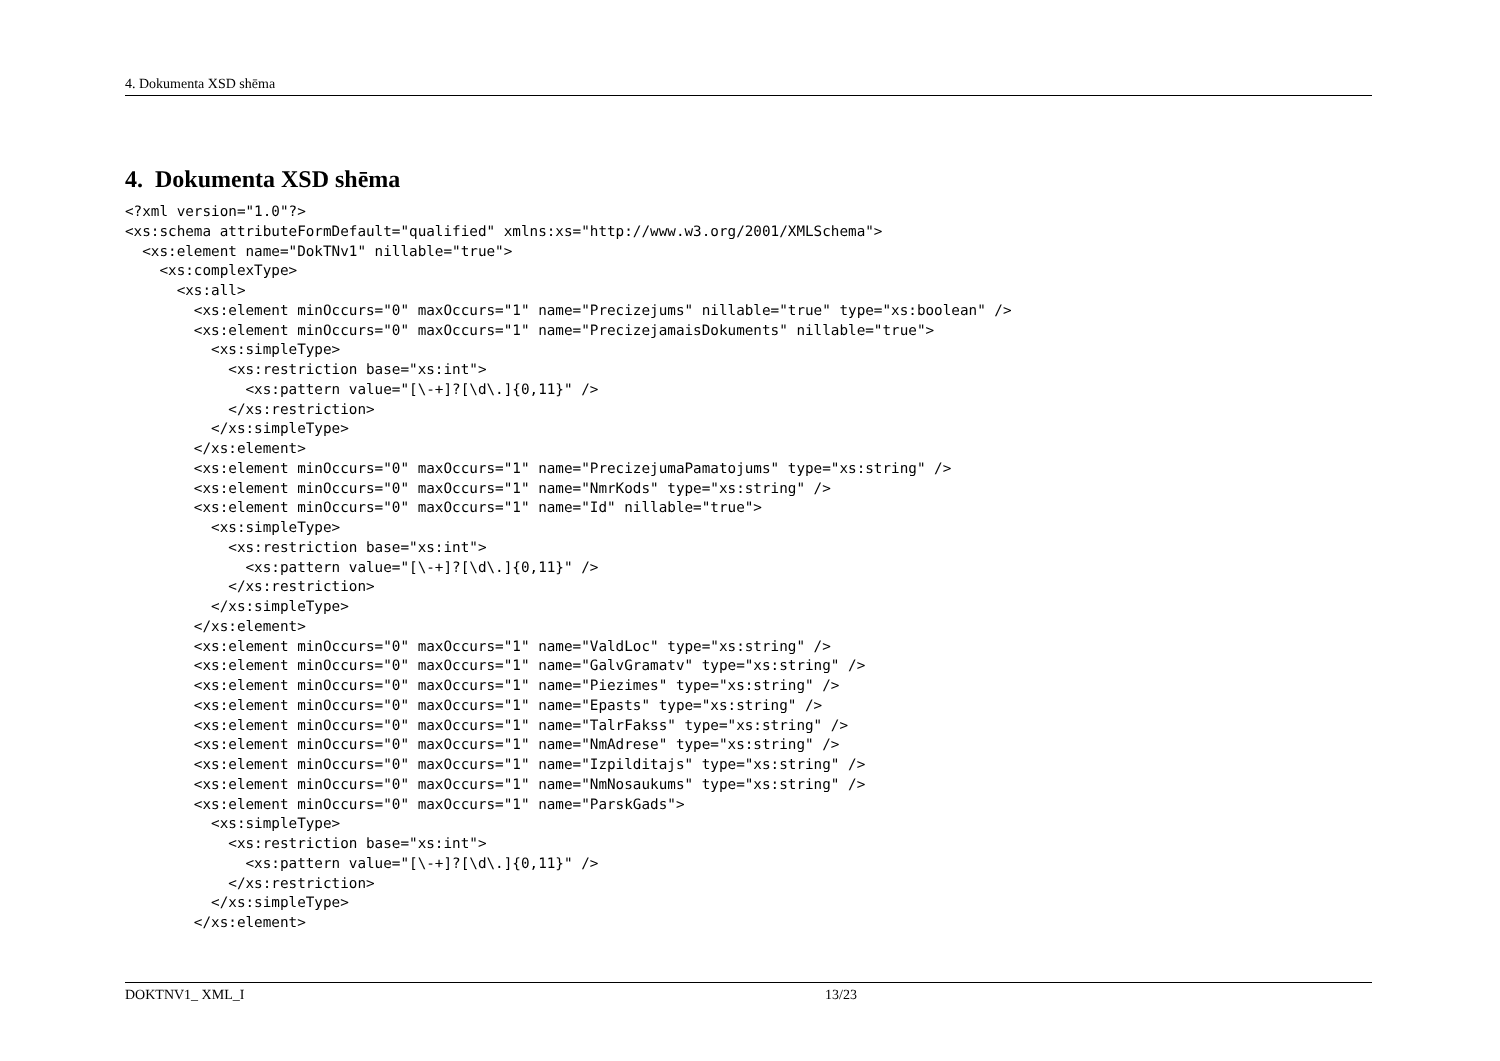4. Dokumenta XSD shēma
4. Dokumenta XSD shēma
<?xml version="1.0"?>
<xs:schema attributeFormDefault="qualified" xmlns:xs="http://www.w3.org/2001/XMLSchema">
  <xs:element name="DokTNv1" nillable="true">
    <xs:complexType>
      <xs:all>
        <xs:element minOccurs="0" maxOccurs="1" name="Precizejums" nillable="true" type="xs:boolean" />
        <xs:element minOccurs="0" maxOccurs="1" name="PrecizejamaisDokuments" nillable="true">
          <xs:simpleType>
            <xs:restriction base="xs:int">
              <xs:pattern value="[\-+]?[\d\.]{0,11}" />
            </xs:restriction>
          </xs:simpleType>
        </xs:element>
        <xs:element minOccurs="0" maxOccurs="1" name="PrecizejumaPamatojums" type="xs:string" />
        <xs:element minOccurs="0" maxOccurs="1" name="NmrKods" type="xs:string" />
        <xs:element minOccurs="0" maxOccurs="1" name="Id" nillable="true">
          <xs:simpleType>
            <xs:restriction base="xs:int">
              <xs:pattern value="[\-+]?[\d\.]{0,11}" />
            </xs:restriction>
          </xs:simpleType>
        </xs:element>
        <xs:element minOccurs="0" maxOccurs="1" name="ValdLoc" type="xs:string" />
        <xs:element minOccurs="0" maxOccurs="1" name="GalvGramatv" type="xs:string" />
        <xs:element minOccurs="0" maxOccurs="1" name="Piezimes" type="xs:string" />
        <xs:element minOccurs="0" maxOccurs="1" name="Epasts" type="xs:string" />
        <xs:element minOccurs="0" maxOccurs="1" name="TalrFakss" type="xs:string" />
        <xs:element minOccurs="0" maxOccurs="1" name="NmAdrese" type="xs:string" />
        <xs:element minOccurs="0" maxOccurs="1" name="Izpilditajs" type="xs:string" />
        <xs:element minOccurs="0" maxOccurs="1" name="NmNosaukums" type="xs:string" />
        <xs:element minOccurs="0" maxOccurs="1" name="ParskGads">
          <xs:simpleType>
            <xs:restriction base="xs:int">
              <xs:pattern value="[\-+]?[\d\.]{0,11}" />
            </xs:restriction>
          </xs:simpleType>
        </xs:element>
DOKTNV1_ XML_I 13/23